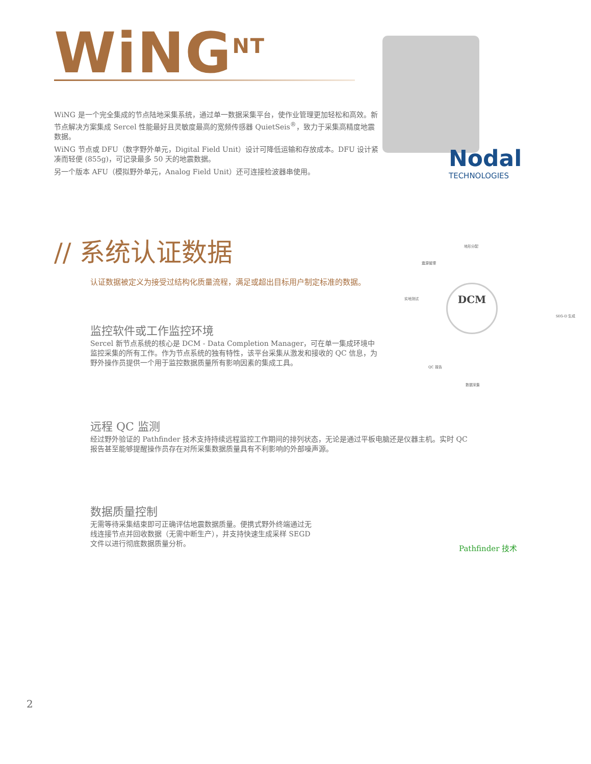WiNG<sup>NT</sup>
WiNG 是一个完全集成的节点陆地采集系统，通过单一数据采集平台，使作业管理更加轻松和高效。新节点解决方案集成 Sercel 性能最好且灵敏度最高的宽频传感器 QuietSeis<sup>®</sup>，致力于采集高精度地震数据。
WiNG 节点或 DFU（数字野外单元，Digital Field Unit）设计可降低运输和存放成本。DFU 设计紧凑而轻便 (855g)，可记录最多 50 天的地震数据。
另一个版本 AFU（模拟野外单元，Analog Field Unit）还可连接检波器串使用。
Nodal
TECHNOLOGIES
// 系统认证数据
认证数据被定义为接受过结构化质量流程，满足或超出目标用户制定标准的数据。
监控软件或工作监控环境
Sercel 新节点系统的核心是 DCM - Data Completion Manager，可在单一集成环境中监控采集的所有工作。作为节点系统的独有特性，该平台采集从激发和接收的 QC 信息，为野外操作员提供一个用于监控数据质量所有影响因素的集成工具。
地形分配
震源管理
实地测试
SEG-D 生成
QC 报告
数据采集
DCM
远程 QC 监测
经过野外验证的 Pathfinder 技术支持持续远程监控工作期间的排列状态，无论是通过平板电脑还是仪器主机。实时 QC 报告甚至能够提醒操作员存在对所采集数据质量具有不利影响的外部噪声源。
数据质量控制
无需等待采集结束即可正确评估地震数据质量。便携式野外终端通过无线连接节点并回收数据（无需中断生产），并支持快速生成采样 SEGD 文件以进行彻底数据质量分析。
Pathfinder 技术
2